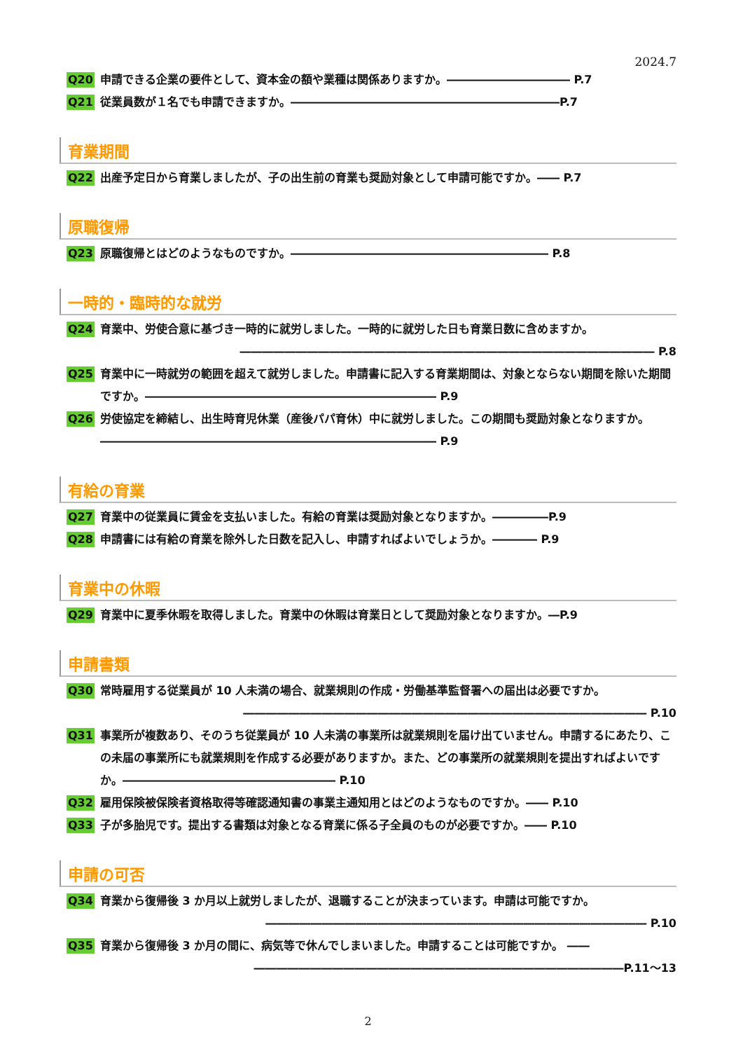2024.7
Q20 申請できる企業の要件として、資本金の額や業種は関係ありますか。――――――――――― P.7
Q21 従業員数が１名でも申請できますか。――――――――――――――――――――――――P.7
育業期間
Q22 出産予定日から育業しましたが、子の出生前の育業も奨励対象として申請可能ですか。―― P.7
原職復帰
Q23 原職復帰とはどのようなものですか。――――――――――――――――――――――― P.8
一時的・臨時的な就労
Q24 育業中、労使合意に基づき一時的に就労しました。一時的に就労した日も育業日数に含めますか。
――――――――――――――――――――――――――――――――――――― P.8
Q25 育業中に一時就労の範囲を超えて就労しました。申請書に記入する育業期間は、対象とならない期間を除いた期間ですか。―――――――――――――――――――――――――― P.9
Q26 労使協定を締結し、出生時育児休業（産後パパ育休）中に就労しました。この期間も奨励対象となりますか。―――――――――――――――――――――――――――――― P.9
有給の育業
Q27 育業中の従業員に賃金を支払いました。有給の育業は奨励対象となりますか。―――――P.9
Q28 申請書には有給の育業を除外した日数を記入し、申請すればよいでしょうか。―――― P.9
育業中の休暇
Q29 育業中に夏季休暇を取得しました。育業中の休暇は育業日として奨励対象となりますか。―P.9
申請書類
Q30 常時雇用する従業員が 10 人未満の場合、就業規則の作成・労働基準監督署への届出は必要ですか。
―――――――――――――――――――――――――――――――――――― P.10
Q31 事業所が複数あり、そのうち従業員が 10 人未満の事業所は就業規則を届け出ていません。申請するにあたり、この未届の事業所にも就業規則を作成する必要がありますか。また、どの事業所の就業規則を提出すればよいですか。――――――――――――――――――― P.10
Q32 雇用保険被保険者資格取得等確認通知書の事業主通知用とはどのようなものですか。―― P.10
Q33 子が多胎児です。提出する書類は対象となる育業に係る子全員のものが必要ですか。―― P.10
申請の可否
Q34 育業から復帰後 3 か月以上就労しましたが、退職することが決まっています。申請は可能ですか。
―――――――――――――――――――――――――――――――――― P.10
Q35 育業から復帰後 3 か月の間に、病気等で休んでしまいました。申請することは可能ですか。 ――
―――――――――――――――――――――――――――――――――P.11～13
2